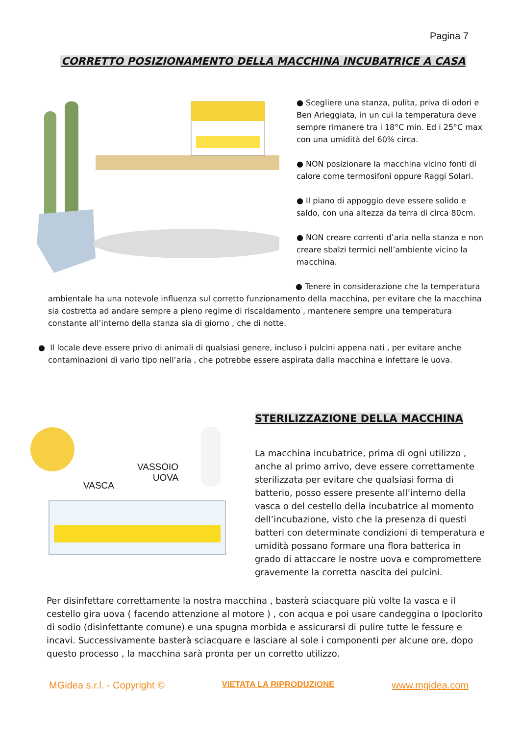Pagina 7
CORRETTO POSIZIONAMENTO DELLA MACCHINA INCUBATRICE A CASA
● Scegliere una stanza, pulita, priva di odori e Ben Arieggiata, in un cui la temperatura deve sempre rimanere tra i 18°C min. Ed i 25°C max con una umidità del 60% circa.
● NON posizionare la macchina vicino fonti di calore come termosifoni oppure Raggi Solari.
● Il piano di appoggio deve essere solido e saldo, con una altezza da terra di circa 80cm.
● NON creare correnti d’aria nella stanza e non creare sbalzi termici nell’ambiente vicino la macchina.
● Tenere in considerazione che la temperatura
ambientale ha una notevole influenza sul corretto funzionamento della macchina, per evitare che la macchina sia costretta ad andare sempre a pieno regime di riscaldamento , mantenere sempre una temperatura constante all’interno della stanza sia di giorno , che di notte.
● Il locale deve essere privo di animali di qualsiasi genere, incluso i pulcini appena nati , per evitare anche contaminazioni di vario tipo nell’aria , che potrebbe essere aspirata dalla macchina e infettare le uova.
VASSOIO
UOVA
VASCA
STERILIZZAZIONE DELLA MACCHINA
La macchina incubatrice, prima di ogni utilizzo , anche al primo arrivo, deve essere correttamente sterilizzata per evitare che qualsiasi forma di batterio, posso essere presente all’interno della vasca o del cestello della incubatrice al momento dell’incubazione, visto che la presenza di questi batteri con determinate condizioni di temperatura e umidità possano formare una flora batterica in grado di attaccare le nostre uova e compromettere gravemente la corretta nascita dei pulcini.
Per disinfettare correttamente la nostra macchina , basterà sciacquare più volte la vasca e il cestello gira uova ( facendo attenzione al motore ) , con acqua e poi usare candeggina o Ipoclorito di sodio (disinfettante comune) e una spugna morbida e assicurarsi di pulire tutte le fessure e incavi. Successivamente basterà sciacquare e lasciare al sole i componenti per alcune ore, dopo questo processo , la macchina sarà pronta per un corretto utilizzo.
MGidea s.r.l. - Copyright © VIETATA LA RIPRODUZIONE www.mgidea.com